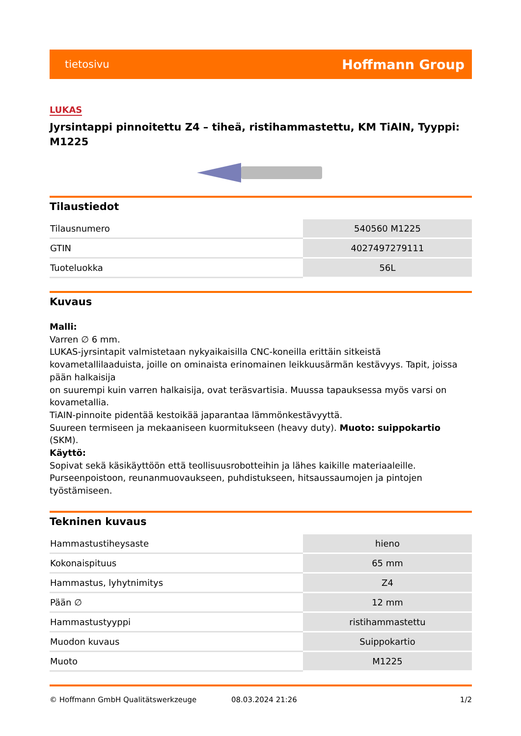tietosivu Hoffmann Group
LUKAS
Jyrsintappi pinnoitettu Z4 – tiheä, ristihammastettu, KM TiAlN, Tyyppi: M1225
Tilaustiedot
| Tilausnumero | 540560 M1225 |
| GTIN | 4027497279111 |
| Tuoteluokka | 56L |
Kuvaus
Malli:
Varren ∅ 6 mm.
LUKAS-jyrsintapit valmistetaan nykyaikaisilla CNC-koneilla erittäin sitkeistä kovametallilaaduista, joille on ominaista erinomainen leikkuusärmän kestävyys. Tapit, joissa pään halkaisija
on suurempi kuin varren halkaisija, ovat teräsvartisia. Muussa tapauksessa myös varsi on kovametallia.
TiAIN-pinnoite pidentää kestoikää japarantaa lämmönkestävyyttä.
Suureen termiseen ja mekaaniseen kuormitukseen (heavy duty). Muoto: suippokartio (SKM).
Käyttö:
Sopivat sekä käsikäyttöön että teollisuusrobotteihin ja lähes kaikille materiaaleille.
Purseenpoistoon, reunanmuovaukseen, puhdistukseen, hitsaussaumojen ja pintojen työstämiseen.
Tekninen kuvaus
| Hammastustiheysaste | hieno |
| Kokonaispituus | 65 mm |
| Hammastus, lyhytnimitys | Z4 |
| Pään ∅ | 12 mm |
| Hammastustyyppi | ristihammastettu |
| Muodon kuvaus | Suippokartio |
| Muoto | M1225 |
© Hoffmann GmbH Qualitätswerkzeuge 08.03.2024 21:26 1/2